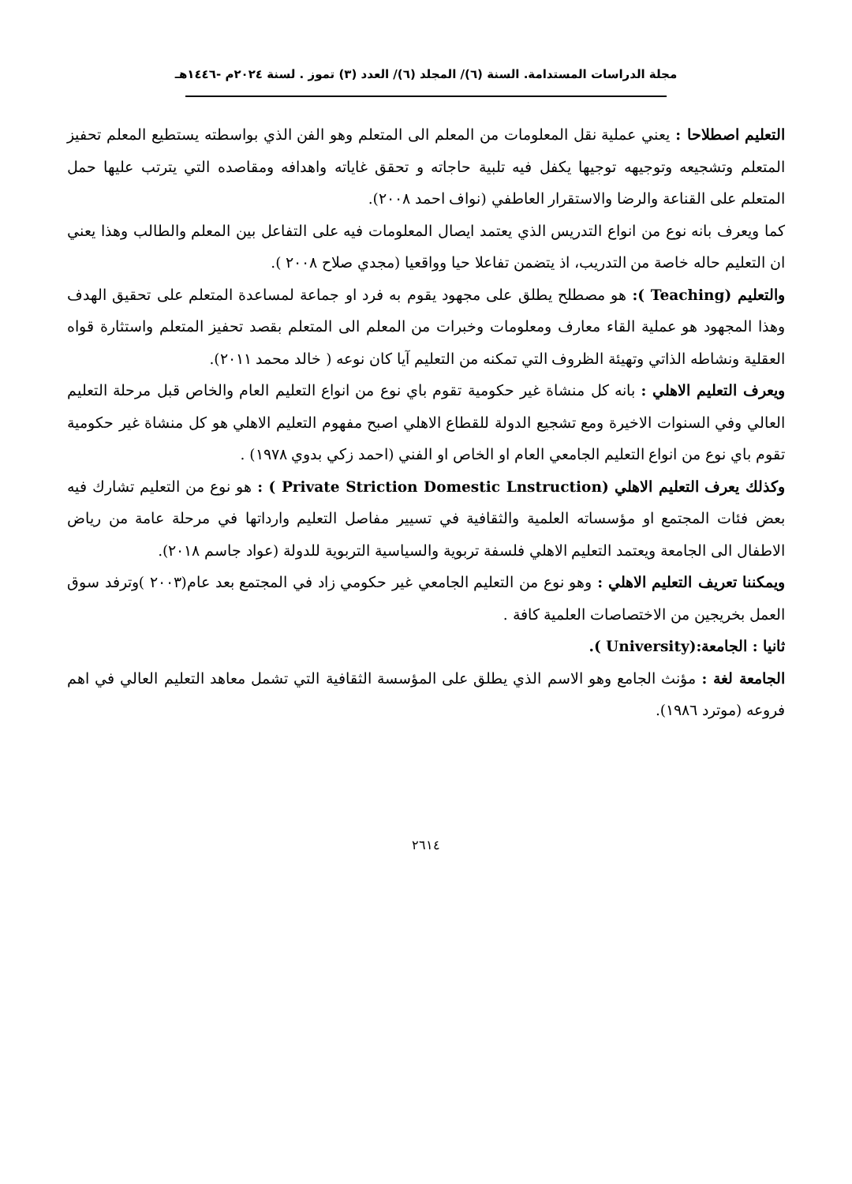مجلة الدراسات المستدامة. السنة (٦)/ المجلد (٦)/ العدد (٣) تموز . لسنة ٢٠٢٤م -١٤٤٦هـ
التعليم اصطلاحا : يعني عملية نقل المعلومات من المعلم الى المتعلم وهو الفن الذي بواسطته يستطيع المعلم تحفيز المتعلم وتشجيعه وتوجيهه توجيها يكفل فيه تلبية حاجاته و تحقق غاياته واهدافه ومقاصده التي يترتب عليها حمل المتعلم على القناعة والرضا والاستقرار العاطفي (نواف احمد ٢٠٠٨).
كما ويعرف بانه نوع من انواع التدريس الذي يعتمد ايصال المعلومات فيه على التفاعل بين المعلم والطالب وهذا يعني ان التعليم حاله خاصة من التدريب، اذ يتضمن تفاعلا حيا وواقعيا (مجدي صلاح ٢٠٠٨ ).
والتعليم (Teaching ): هو مصطلح يطلق على مجهود يقوم به فرد او جماعة لمساعدة المتعلم على تحقيق الهدف وهذا المجهود هو عملية القاء معارف ومعلومات وخبرات من المعلم الى المتعلم بقصد تحفيز المتعلم واستثارة قواه العقلية ونشاطه الذاتي وتهيئة الظروف التي تمكنه من التعليم آيا كان نوعه ( خالد محمد ٢٠١١).
ويعرف التعليم الاهلي : بانه كل منشاة غير حكومية تقوم باي نوع من انواع التعليم العام والخاص قبل مرحلة التعليم العالي وفي السنوات الاخيرة ومع تشجيع الدولة للقطاع الاهلي اصبح مفهوم التعليم الاهلي هو كل منشاة غير حكومية تقوم باي نوع من انواع التعليم الجامعي العام او الخاص او الفني (احمد زكي بدوي ١٩٧٨) .
وكذلك يعرف التعليم الاهلي (Private Striction Domestic Lnstruction ) : هو نوع من التعليم تشارك فيه بعض فئات المجتمع او مؤسساته العلمية والثقافية في تسيير مفاصل التعليم وارداتها في مرحلة عامة من رياض الاطفال الى الجامعة ويعتمد التعليم الاهلي فلسفة تربوية والسياسية التربوية للدولة (عواد جاسم ٢٠١٨).
ويمكننا تعريف التعليم الاهلي : وهو نوع من التعليم الجامعي غير حكومي زاد في المجتمع بعد عام(٢٠٠٣ )وترفد سوق العمل بخريجين من الاختصاصات العلمية كافة .
ثانيا : الجامعة:(University ).
الجامعة لغة : مؤنث الجامع وهو الاسم الذي يطلق على المؤسسة الثقافية التي تشمل معاهد التعليم العالي في اهم فروعه (موترد ١٩٨٦).
٢٦١٤